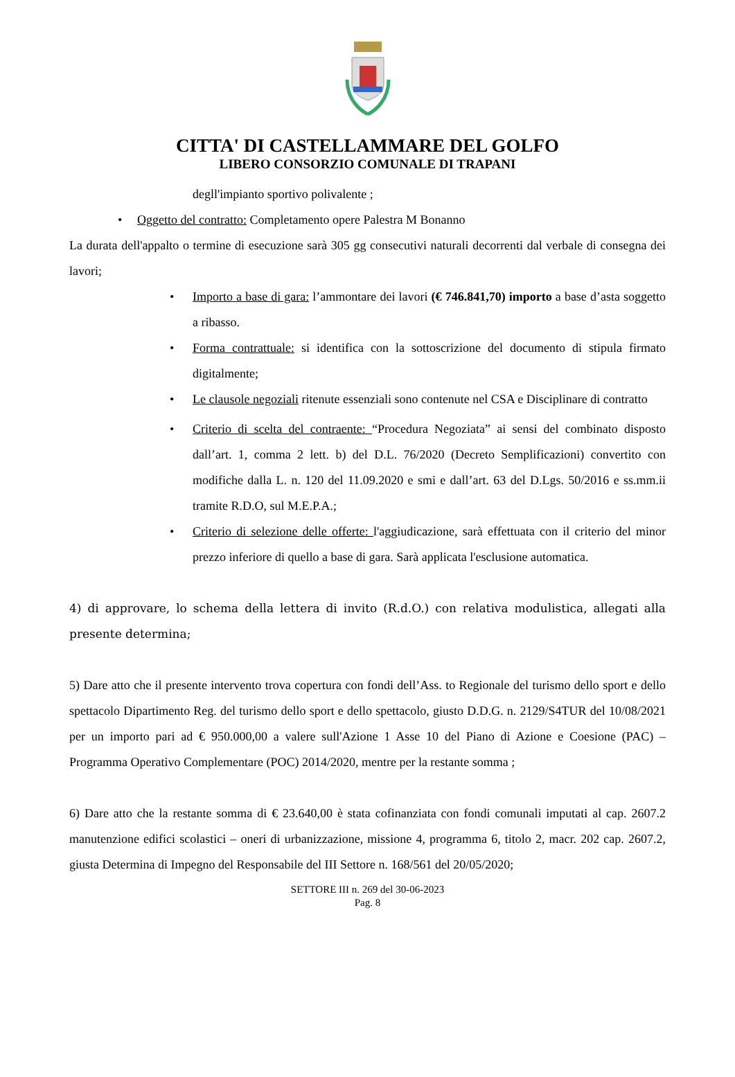CITTA' DI CASTELLAMMARE DEL GOLFO
LIBERO CONSORZIO COMUNALE DI TRAPANI
degll'impianto sportivo polivalente ;
• Oggetto del contratto: Completamento opere Palestra M Bonanno
La durata dell'appalto o termine di esecuzione sarà 305 gg consecutivi naturali decorrenti dal verbale di consegna dei lavori;
• Importo a base di gara: l’ammontare dei lavori (€ 746.841,70) importo a base d’asta soggetto a ribasso.
• Forma contrattuale: si identifica con la sottoscrizione del documento di stipula firmato digitalmente;
• Le clausole negoziali ritenute essenziali sono contenute nel CSA e Disciplinare di contratto
• Criterio di scelta del contraente: “Procedura Negoziata” ai sensi del combinato disposto dall’art. 1, comma 2 lett. b) del D.L. 76/2020 (Decreto Semplificazioni) convertito con modifiche dalla L. n. 120 del 11.09.2020 e smi e dall’art. 63 del D.Lgs. 50/2016 e ss.mm.ii tramite R.D.O, sul M.E.P.A.;
• Criterio di selezione delle offerte: l'aggiudicazione, sarà effettuata con il criterio del minor prezzo inferiore di quello a base di gara. Sarà applicata l'esclusione automatica.
4) di approvare, lo schema della lettera di invito (R.d.O.) con relativa modulistica, allegati alla presente determina;
5) Dare atto che il presente intervento trova copertura con fondi dell’Ass. to Regionale del turismo dello sport e dello spettacolo Dipartimento Reg. del turismo dello sport e dello spettacolo, giusto D.D.G. n. 2129/S4TUR del 10/08/2021 per un importo pari ad € 950.000,00 a valere sull'Azione 1 Asse 10 del Piano di Azione e Coesione (PAC) – Programma Operativo Complementare (POC) 2014/2020, mentre per la restante somma ;
6) Dare atto che la restante somma di € 23.640,00 è stata cofinanziata con fondi comunali imputati al cap. 2607.2 manutenzione edifici scolastici – oneri di urbanizzazione, missione 4, programma 6, titolo 2, macr. 202 cap. 2607.2, giusta Determina di Impegno del Responsabile del III Settore n. 168/561 del 20/05/2020;
SETTORE III n. 269 del 30-06-2023
Pag. 8